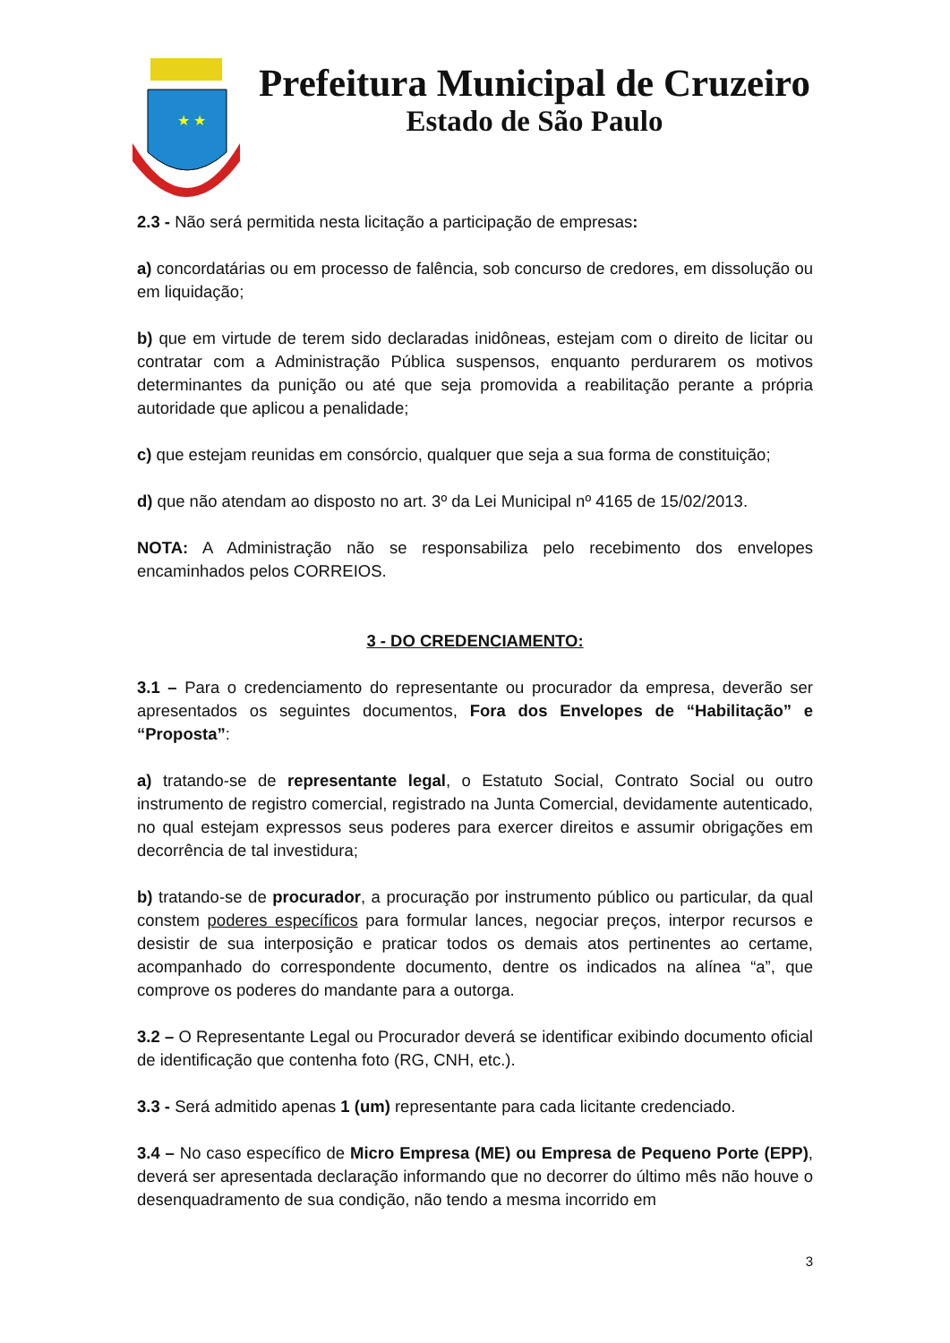★ ★
Prefeitura Municipal de Cruzeiro
Estado de São Paulo
2.3 - Não será permitida nesta licitação a participação de empresas:
a) concordatárias ou em processo de falência, sob concurso de credores, em dissolução ou em liquidação;
b) que em virtude de terem sido declaradas inidôneas, estejam com o direito de licitar ou contratar com a Administração Pública suspensos, enquanto perdurarem os motivos determinantes da punição ou até que seja promovida a reabilitação perante a própria autoridade que aplicou a penalidade;
c) que estejam reunidas em consórcio, qualquer que seja a sua forma de constituição;
d) que não atendam ao disposto no art. 3º da Lei Municipal nº 4165 de 15/02/2013.
NOTA: A Administração não se responsabiliza pelo recebimento dos envelopes encaminhados pelos CORREIOS.
3 - DO CREDENCIAMENTO:
3.1 – Para o credenciamento do representante ou procurador da empresa, deverão ser apresentados os seguintes documentos, Fora dos Envelopes de “Habilitação” e “Proposta”:
a) tratando-se de representante legal, o Estatuto Social, Contrato Social ou outro instrumento de registro comercial, registrado na Junta Comercial, devidamente autenticado, no qual estejam expressos seus poderes para exercer direitos e assumir obrigações em decorrência de tal investidura;
b) tratando-se de procurador, a procuração por instrumento público ou particular, da qual constem poderes específicos para formular lances, negociar preços, interpor recursos e desistir de sua interposição e praticar todos os demais atos pertinentes ao certame, acompanhado do correspondente documento, dentre os indicados na alínea “a”, que comprove os poderes do mandante para a outorga.
3.2 – O Representante Legal ou Procurador deverá se identificar exibindo documento oficial de identificação que contenha foto (RG, CNH, etc.).
3.3 - Será admitido apenas 1 (um) representante para cada licitante credenciado.
3.4 – No caso específico de Micro Empresa (ME) ou Empresa de Pequeno Porte (EPP), deverá ser apresentada declaração informando que no decorrer do último mês não houve o desenquadramento de sua condição, não tendo a mesma incorrido em
3